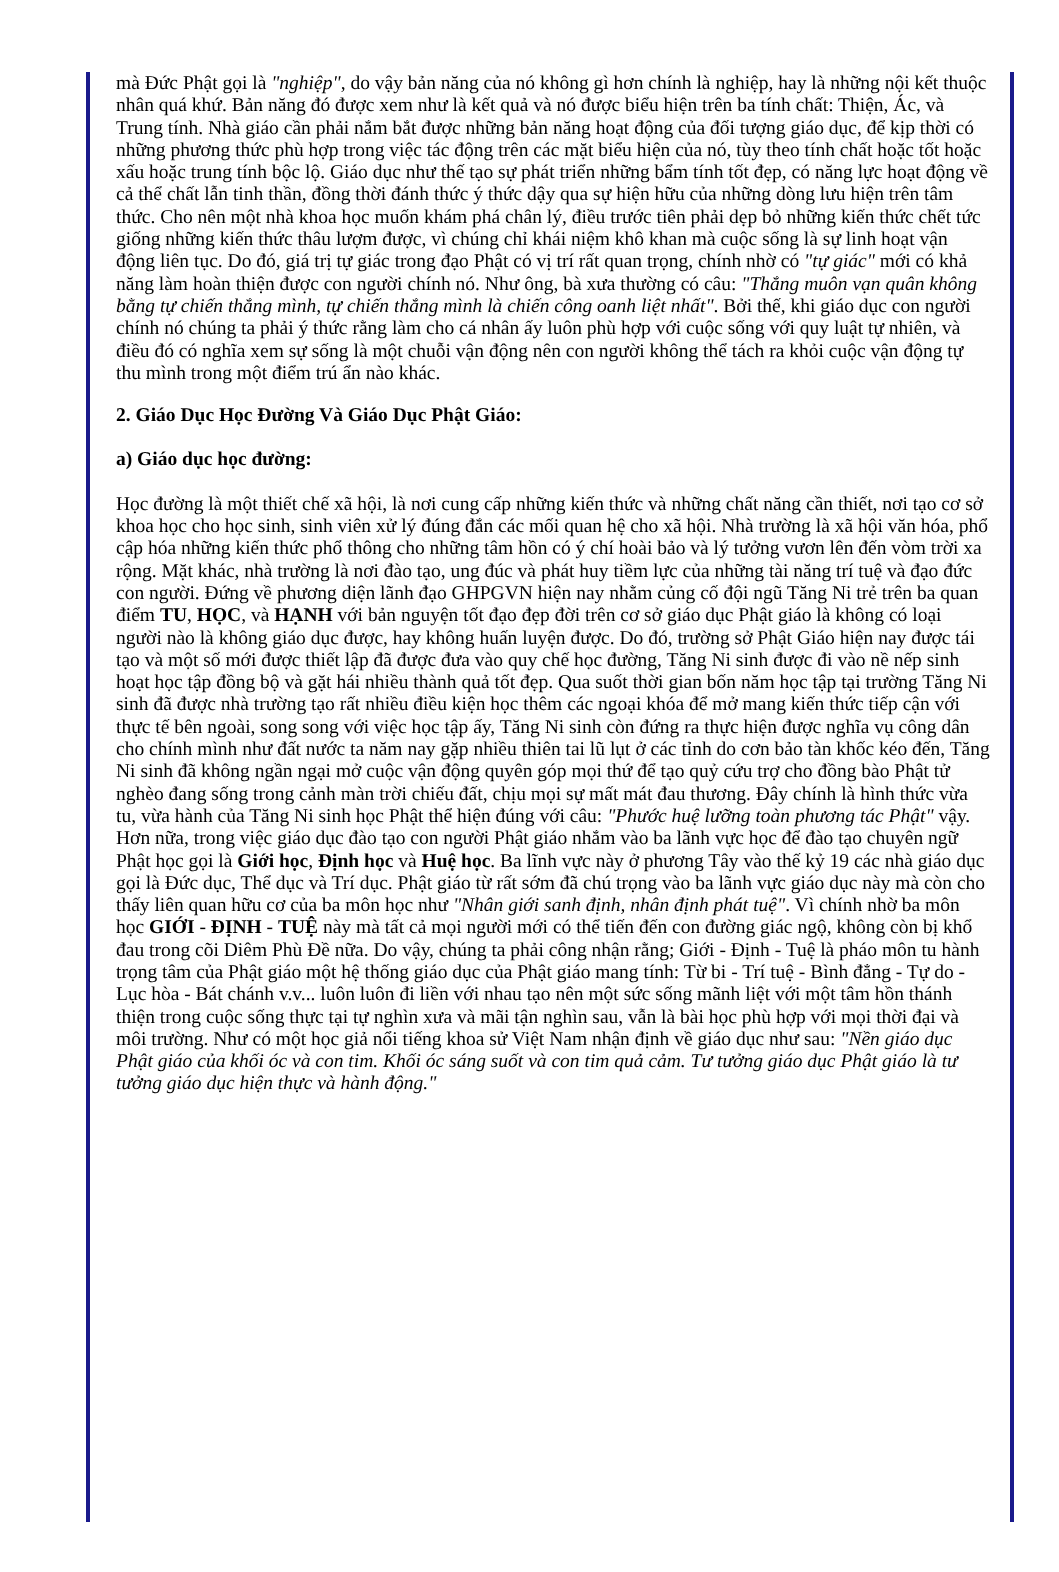mà Đức Phật gọi là "nghiệp", do vậy bản năng của nó không gì hơn chính là nghiệp, hay là những nội kết thuộc nhân quá khứ. Bản năng đó được xem như là kết quả và nó được biểu hiện trên ba tính chất: Thiện, Ác, và Trung tính. Nhà giáo cần phải nắm bắt được những bản năng hoạt động của đối tượng giáo dục, để kịp thời có những phương thức phù hợp trong việc tác động trên các mặt biểu hiện của nó, tùy theo tính chất hoặc tốt hoặc xấu hoặc trung tính bộc lộ. Giáo dục như thế tạo sự phát triển những bẩm tính tốt đẹp, có năng lực hoạt động về cả thể chất lẫn tinh thần, đồng thời đánh thức ý thức dậy qua sự hiện hữu của những dòng lưu hiện trên tâm thức. Cho nên một nhà khoa học muốn khám phá chân lý, điều trước tiên phải dẹp bỏ những kiến thức chết tức giống những kiến thức thâu lượm được, vì chúng chỉ khái niệm khô khan mà cuộc sống là sự linh hoạt vận động liên tục. Do đó, giá trị tự giác trong đạo Phật có vị trí rất quan trọng, chính nhờ có "tự giác" mới có khả năng làm hoàn thiện được con người chính nó. Như ông, bà xưa thường có câu: "Thắng muôn vạn quân không bằng tự chiến thắng mình, tự chiến thắng mình là chiến công oanh liệt nhất". Bởi thế, khi giáo dục con người chính nó chúng ta phải ý thức rằng làm cho cá nhân ấy luôn phù hợp với cuộc sống với quy luật tự nhiên, và điều đó có nghĩa xem sự sống là một chuỗi vận động nên con người không thể tách ra khỏi cuộc vận động tự thu mình trong một điểm trú ẩn nào khác.
2. Giáo Dục Học Đường Và Giáo Dục Phật Giáo:
a) Giáo dục học đường:
Học đường là một thiết chế xã hội, là nơi cung cấp những kiến thức và những chất năng cần thiết, nơi tạo cơ sở khoa học cho học sinh, sinh viên xử lý đúng đắn các mối quan hệ cho xã hội. Nhà trường là xã hội văn hóa, phổ cập hóa những kiến thức phổ thông cho những tâm hồn có ý chí hoài bảo và lý tưởng vươn lên đến vòm trời xa rộng. Mặt khác, nhà trường là nơi đào tạo, ung đúc và phát huy tiềm lực của những tài năng trí tuệ và đạo đức con người. Đứng về phương diện lãnh đạo GHPGVN hiện nay nhằm củng cố đội ngũ Tăng Ni trẻ trên ba quan điểm TU, HỌC, và HẠNH với bản nguyện tốt đạo đẹp đời trên cơ sở giáo dục Phật giáo là không có loại người nào là không giáo dục được, hay không huấn luyện được. Do đó, trường sở Phật Giáo hiện nay được tái tạo và một số mới được thiết lập đã được đưa vào quy chế học đường, Tăng Ni sinh được đi vào nề nếp sinh hoạt học tập đồng bộ và gặt hái nhiều thành quả tốt đẹp. Qua suốt thời gian bốn năm học tập tại trường Tăng Ni sinh đã được nhà trường tạo rất nhiều điều kiện học thêm các ngoại khóa để mở mang kiến thức tiếp cận với thực tế bên ngoài, song song với việc học tập ấy, Tăng Ni sinh còn đứng ra thực hiện được nghĩa vụ công dân cho chính mình như đất nước ta năm nay gặp nhiều thiên tai lũ lụt ở các tỉnh do cơn bảo tàn khốc kéo đến, Tăng Ni sinh đã không ngần ngại mở cuộc vận động quyên góp mọi thứ để tạo quỷ cứu trợ cho đồng bào Phật tử nghèo đang sống trong cảnh màn trời chiếu đất, chịu mọi sự mất mát đau thương. Đây chính là hình thức vừa tu, vừa hành của Tăng Ni sinh học Phật thể hiện đúng với câu: "Phước huệ lưỡng toàn phương tác Phật" vậy. Hơn nữa, trong việc giáo dục đào tạo con người Phật giáo nhắm vào ba lãnh vực học để đào tạo chuyên ngữ Phật học gọi là Giới học, Định học và Huệ học. Ba lĩnh vực này ở phương Tây vào thế kỷ 19 các nhà giáo dục gọi là Đức dục, Thể dục và Trí dục. Phật giáo từ rất sớm đã chú trọng vào ba lãnh vực giáo dục này mà còn cho thấy liên quan hữu cơ của ba môn học như "Nhân giới sanh định, nhân định phát tuệ". Vì chính nhờ ba môn học GIỚI - ĐỊNH - TUỆ này mà tất cả mọi người mới có thể tiến đến con đường giác ngộ, không còn bị khổ đau trong cõi Diêm Phù Đề nữa. Do vậy, chúng ta phải công nhận rằng; Giới - Định - Tuệ là pháo môn tu hành trọng tâm của Phật giáo một hệ thống giáo dục của Phật giáo mang tính: Từ bi - Trí tuệ - Bình đẳng - Tự do - Lục hòa - Bát chánh v.v... luôn luôn đi liền với nhau tạo nên một sức sống mãnh liệt với một tâm hồn thánh thiện trong cuộc sống thực tại tự nghìn xưa và mãi tận nghìn sau, vẫn là bài học phù hợp với mọi thời đại và môi trường. Như có một học giả nổi tiếng khoa sử Việt Nam nhận định về giáo dục như sau: "Nền giáo dục Phật giáo của khối óc và con tim. Khối óc sáng suốt và con tim quả cảm. Tư tưởng giáo dục Phật giáo là tư tưởng giáo dục hiện thực và hành động."